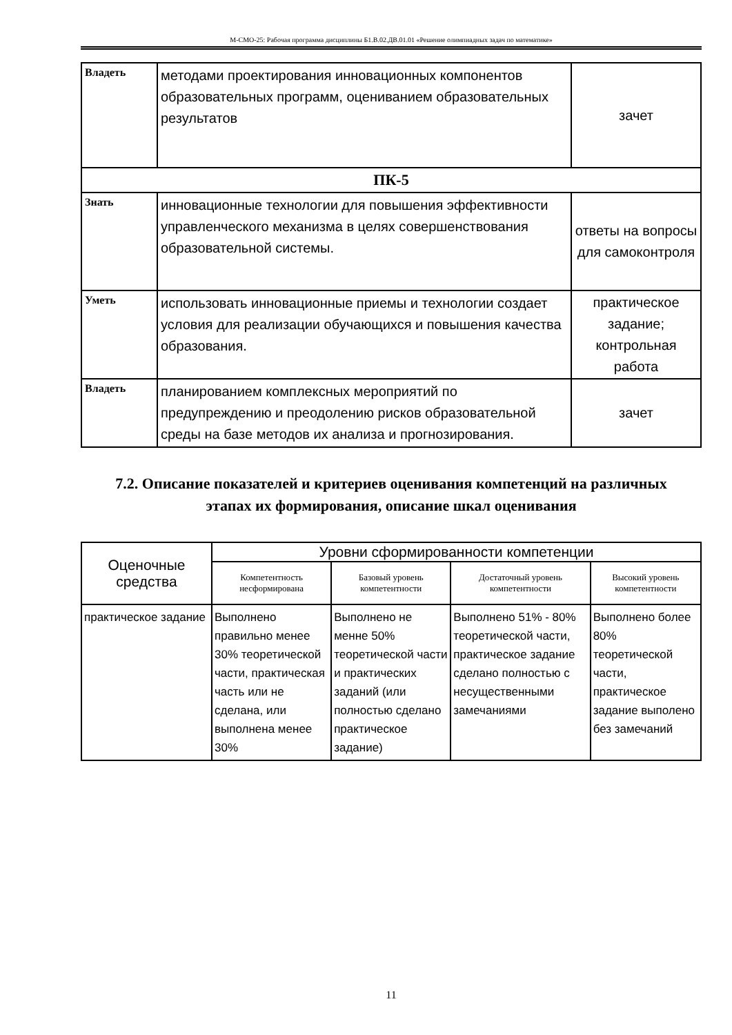М-СМО-25: Рабочая программа дисциплины Б1.В.02.ДВ.01.01 «Решение олимпиадных задач по математике»
| Владеть | методами проектирования инновационных компонентов образовательных программ, оцениванием образовательных результатов | зачет |
| ПК-5 | | |
| Знать | инновационные технологии для повышения эффективности управленческого механизма в целях совершенствования образовательной системы. | ответы на вопросы для самоконтроля |
| Уметь | использовать инновационные приемы и технологии создает условия для реализации обучающихся и повышения качества образования. | практическое задание; контрольная работа |
| Владеть | планированием комплексных мероприятий по предупреждению и преодолению рисков образовательной среды на базе методов их анализа и прогнозирования. | зачет |
7.2. Описание показателей и критериев оценивания компетенций на различных этапах их формирования, описание шкал оценивания
| Оценочные средства | Уровни сформированности компетенции | | | |
| --- | --- | --- | --- | --- |
| | Компетентность несформирована | Базовый уровень компетентности | Достаточный уровень компетентности | Высокий уровень компетентности |
| практическое задание | Выполнено правильно менее 30% теоретической части, практическая часть или не сделана, или выполнена менее 30% | Выполнено не менне 50% теоретической части и практических заданий (или полностью сделано практическое задание) | Выполнено 51% - 80% теоретической части, практическое задание сделано полностью с несущественными замечаниями | Выполнено более 80% теоретической части, практическое задание выполено без замечаний |
11